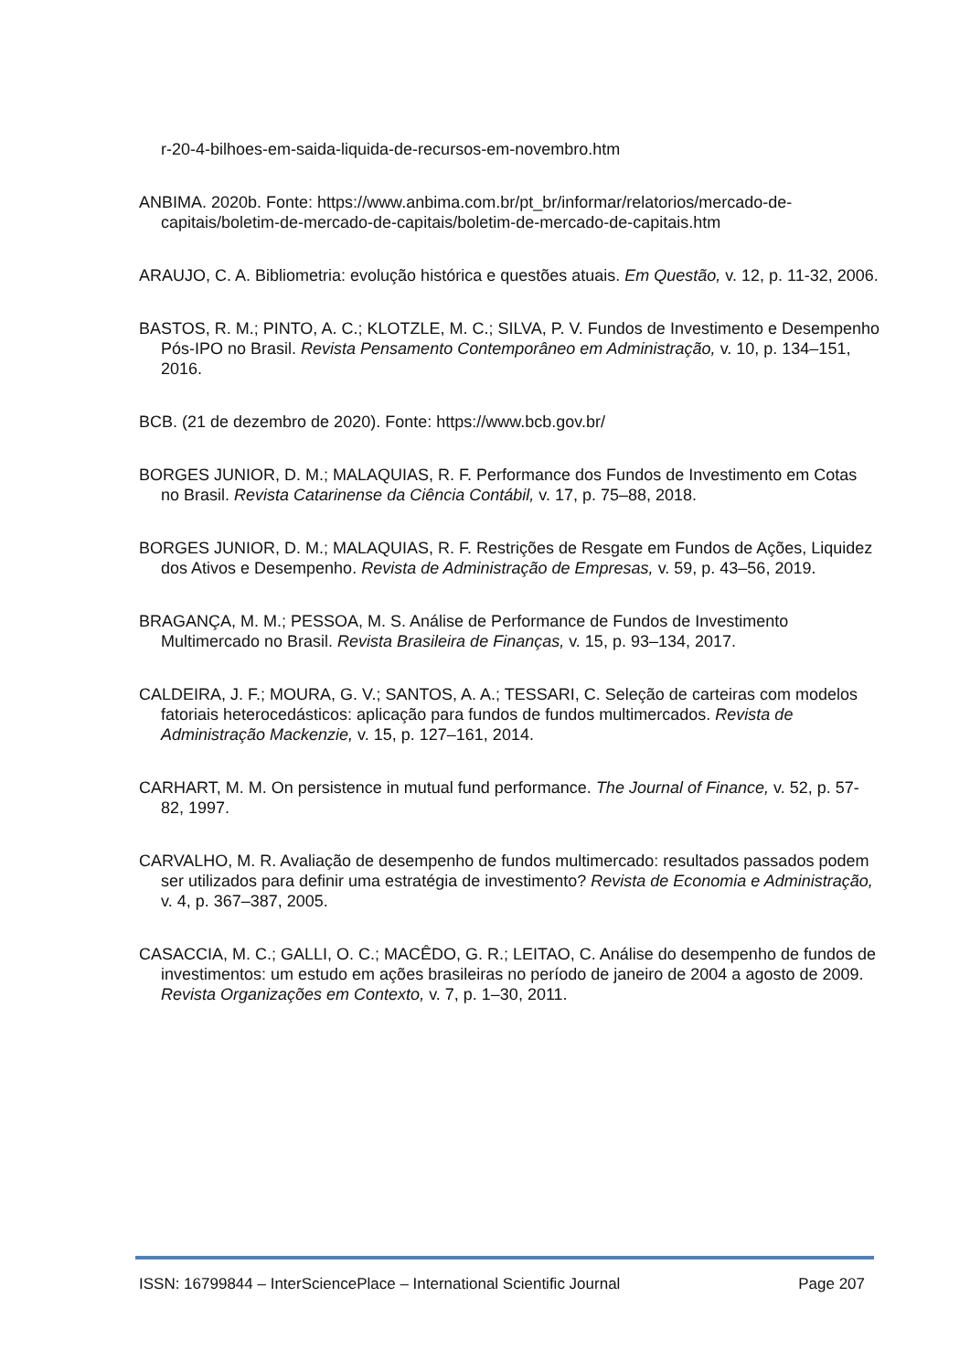r-20-4-bilhoes-em-saida-liquida-de-recursos-em-novembro.htm
ANBIMA. 2020b. Fonte: https://www.anbima.com.br/pt_br/informar/relatorios/mercado-de-capitais/boletim-de-mercado-de-capitais/boletim-de-mercado-de-capitais.htm
ARAUJO, C. A. Bibliometria: evolução histórica e questões atuais. Em Questão, v. 12, p. 11-32, 2006.
BASTOS, R. M.; PINTO, A. C.; KLOTZLE, M. C.; SILVA, P. V. Fundos de Investimento e Desempenho Pós-IPO no Brasil. Revista Pensamento Contemporâneo em Administração, v. 10, p. 134–151, 2016.
BCB. (21 de dezembro de 2020). Fonte: https://www.bcb.gov.br/
BORGES JUNIOR, D. M.; MALAQUIAS, R. F. Performance dos Fundos de Investimento em Cotas no Brasil. Revista Catarinense da Ciência Contábil, v. 17, p. 75–88, 2018.
BORGES JUNIOR, D. M.; MALAQUIAS, R. F. Restrições de Resgate em Fundos de Ações, Liquidez dos Ativos e Desempenho. Revista de Administração de Empresas, v. 59, p. 43–56, 2019.
BRAGANÇA, M. M.; PESSOA, M. S. Análise de Performance de Fundos de Investimento Multimercado no Brasil. Revista Brasileira de Finanças, v. 15, p. 93–134, 2017.
CALDEIRA, J. F.; MOURA, G. V.; SANTOS, A. A.; TESSARI, C. Seleção de carteiras com modelos fatoriais heterocedásticos: aplicação para fundos de fundos multimercados. Revista de Administração Mackenzie, v. 15, p. 127–161, 2014.
CARHART, M. M. On persistence in mutual fund performance. The Journal of Finance, v. 52, p. 57-82, 1997.
CARVALHO, M. R. Avaliação de desempenho de fundos multimercado: resultados passados podem ser utilizados para definir uma estratégia de investimento? Revista de Economia e Administração, v. 4, p. 367–387, 2005.
CASACCIA, M. C.; GALLI, O. C.; MACÊDO, G. R.; LEITAO, C. Análise do desempenho de fundos de investimentos: um estudo em ações brasileiras no período de janeiro de 2004 a agosto de 2009. Revista Organizações em Contexto, v. 7, p. 1–30, 2011.
ISSN: 16799844 – InterSciencePlace – International Scientific Journal Page 207